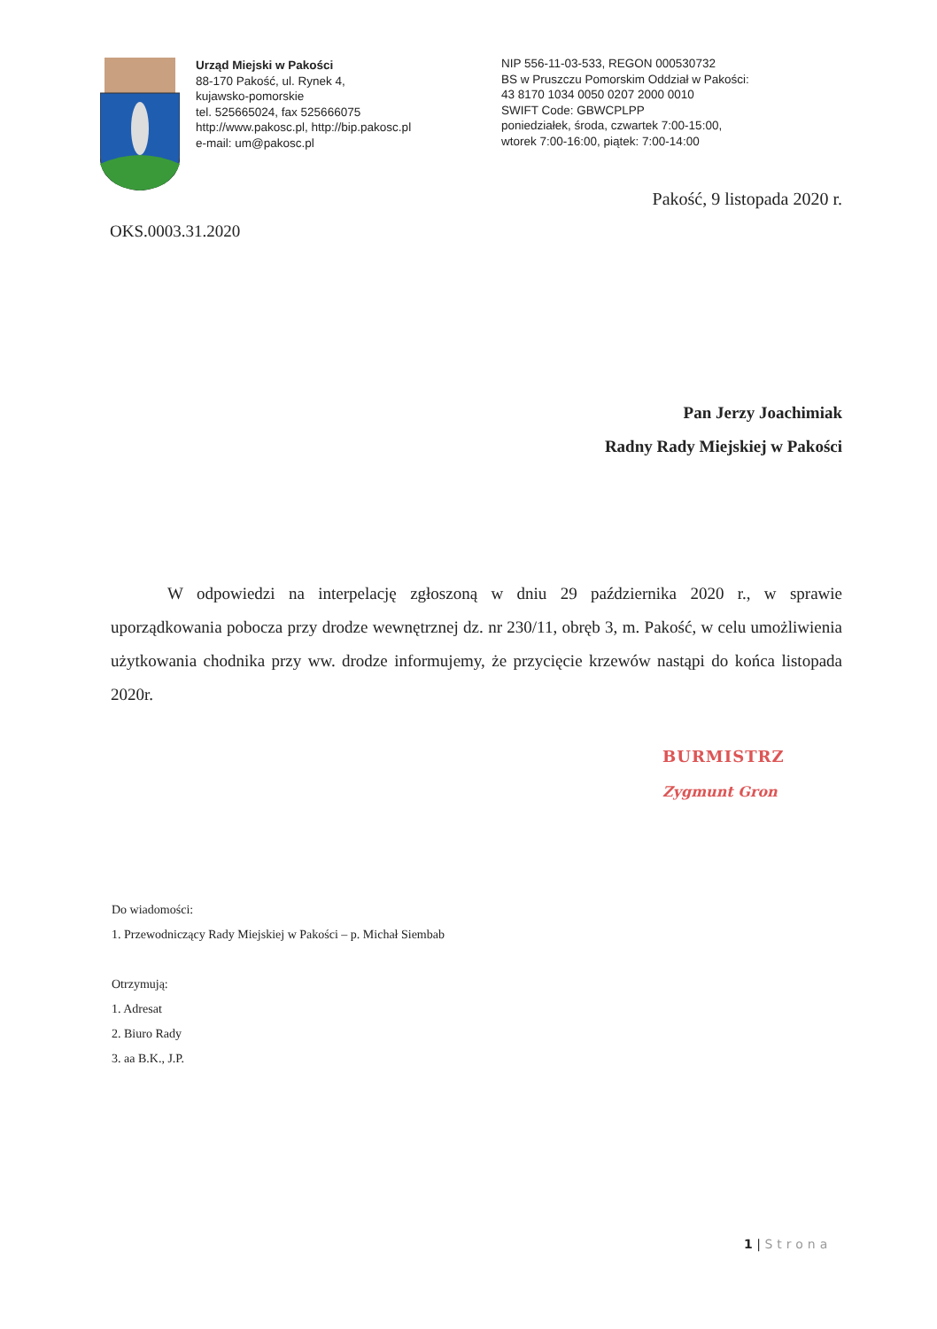Urząd Miejski w Pakości
88-170 Pakość, ul. Rynek 4,
kujawsko-pomorskie
tel. 525665024, fax 525666075
http://www.pakosc.pl, http://bip.pakosc.pl
e-mail: um@pakosc.pl
NIP 556-11-03-533, REGON 000530732
BS w Pruszczu Pomorskim Oddział w Pakości:
43 8170 1034 0050 0207 2000 0010
SWIFT Code: GBWCPLPP
poniedziałek, środa, czwartek 7:00-15:00,
wtorek 7:00-16:00, piątek: 7:00-14:00
Pakość, 9 listopada 2020 r.
OKS.0003.31.2020
Pan Jerzy Joachimiak
Radny Rady Miejskiej w Pakości
W odpowiedzi na interpelację zgłoszoną w dniu 29 października 2020 r., w sprawie uporządkowania pobocza przy drodze wewnętrznej dz. nr 230/11, obręb 3, m. Pakość, w celu umożliwienia użytkowania chodnika przy ww. drodze informujemy, że przycięcie krzewów nastąpi do końca listopada 2020r.
BURMISTRZ
Zygmunt Gron
Do wiadomości:
1. Przewodniczący Rady Miejskiej w Pakości – p. Michał Siembab
Otrzymują:
1. Adresat
2. Biuro Rady
3. aa B.K., J.P.
1 | Strona